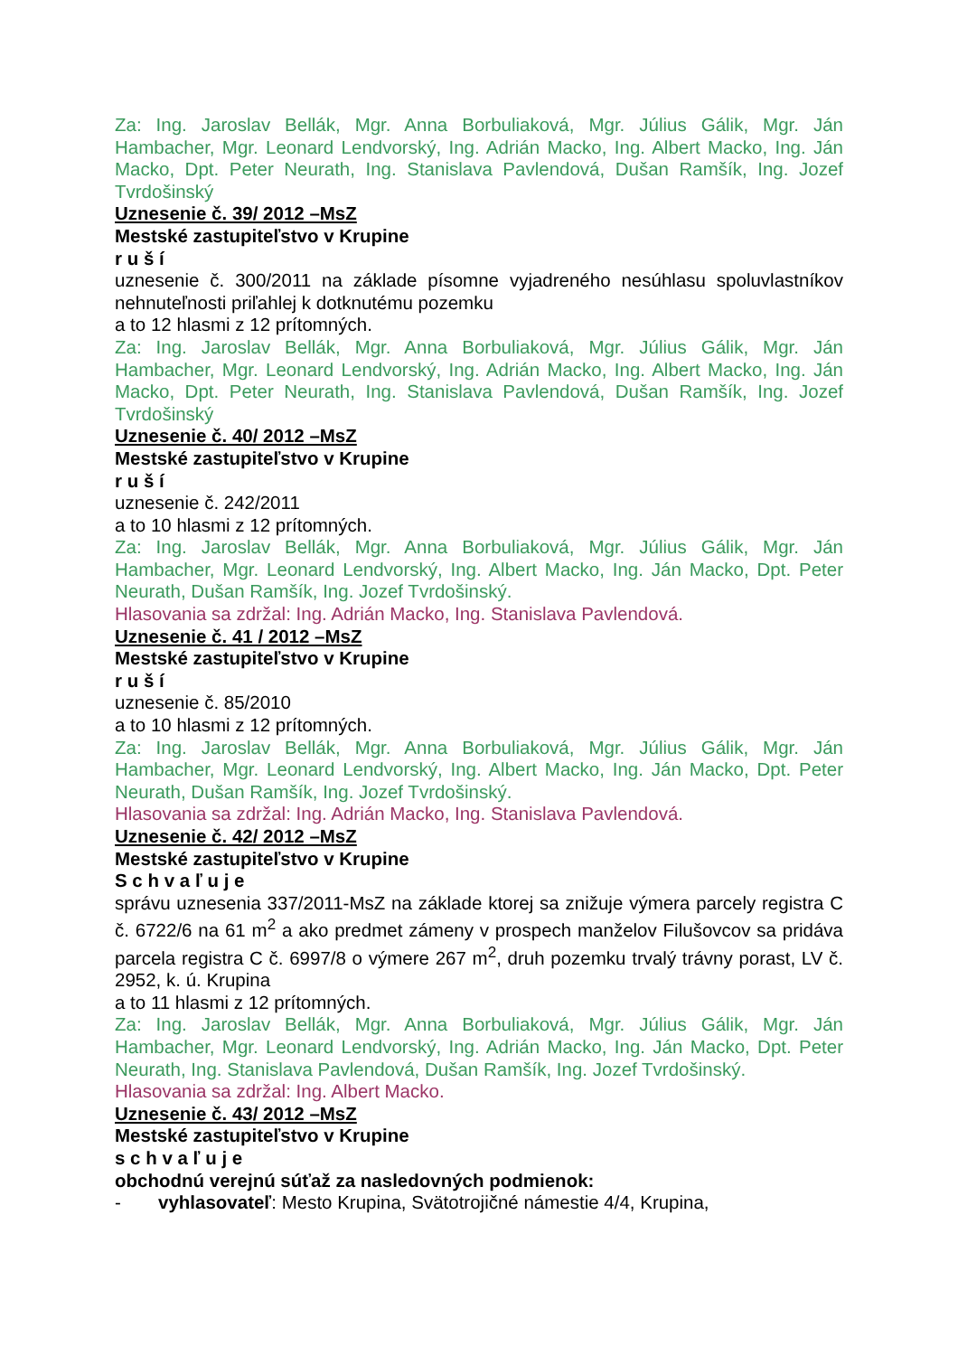Za: Ing. Jaroslav Bellák, Mgr. Anna Borbuliaková, Mgr. Július Gálik, Mgr. Ján Hambacher, Mgr. Leonard Lendvorský, Ing. Adrián Macko, Ing. Albert Macko, Ing. Ján Macko, Dpt. Peter Neurath, Ing. Stanislava Pavlendová, Dušan Ramšík, Ing. Jozef Tvrdošinský
Uznesenie č. 39/ 2012 –MsZ
Mestské zastupiteľstvo v Krupine
r u š í
uznesenie č. 300/2011 na základe písomne vyjadreného nesúhlasu spoluvlastníkov nehnuteľnosti priľahlej k dotknutému pozemku
a to 12 hlasmi z 12 prítomných.
Za: Ing. Jaroslav Bellák, Mgr. Anna Borbuliaková, Mgr. Július Gálik, Mgr. Ján Hambacher, Mgr. Leonard Lendvorský, Ing. Adrián Macko, Ing. Albert Macko, Ing. Ján Macko, Dpt. Peter Neurath, Ing. Stanislava Pavlendová, Dušan Ramšík, Ing. Jozef Tvrdošinský
Uznesenie č. 40/ 2012 –MsZ
Mestské zastupiteľstvo v Krupine
r u š í
uznesenie č. 242/2011
a to 10 hlasmi z 12 prítomných.
Za: Ing. Jaroslav Bellák, Mgr. Anna Borbuliaková, Mgr. Július Gálik, Mgr. Ján Hambacher, Mgr. Leonard Lendvorský, Ing. Albert Macko, Ing. Ján Macko, Dpt. Peter Neurath, Dušan Ramšík, Ing. Jozef Tvrdošinský.
Hlasovania sa zdržal: Ing. Adrián Macko, Ing. Stanislava Pavlendová.
Uznesenie č. 41 / 2012 –MsZ
Mestské zastupiteľstvo v Krupine
r u š í
uznesenie č. 85/2010
a to 10 hlasmi z 12 prítomných.
Za: Ing. Jaroslav Bellák, Mgr. Anna Borbuliaková, Mgr. Július Gálik, Mgr. Ján Hambacher, Mgr. Leonard Lendvorský, Ing. Albert Macko, Ing. Ján Macko, Dpt. Peter Neurath, Dušan Ramšík, Ing. Jozef Tvrdošinský.
Hlasovania sa zdržal: Ing. Adrián Macko, Ing. Stanislava Pavlendová.
Uznesenie č. 42/ 2012 –MsZ
Mestské zastupiteľstvo v Krupine
S c h v a ľ u j e
správu uznesenia 337/2011-MsZ na základe ktorej sa znižuje výmera parcely registra C č. 6722/6 na 61 m<sup>2</sup> a ako predmet zámeny v prospech manželov Filušovcov sa pridáva parcela registra C č. 6997/8 o výmere 267 m<sup>2</sup>, druh pozemku trvalý trávny porast, LV č. 2952, k. ú. Krupina
a to 11 hlasmi z 12 prítomných.
Za: Ing. Jaroslav Bellák, Mgr. Anna Borbuliaková, Mgr. Július Gálik, Mgr. Ján Hambacher, Mgr. Leonard Lendvorský, Ing. Adrián Macko, Ing. Ján Macko, Dpt. Peter Neurath, Ing. Stanislava Pavlendová, Dušan Ramšík, Ing. Jozef Tvrdošinský.
Hlasovania sa zdržal: Ing. Albert Macko.
Uznesenie č. 43/ 2012 –MsZ
Mestské zastupiteľstvo v Krupine
s c h v a ľ u j e
obchodnú verejnú súťaž za nasledovných podmienok:
- vyhlasovateľ: Mesto Krupina, Svätotrojičné námestie 4/4, Krupina,